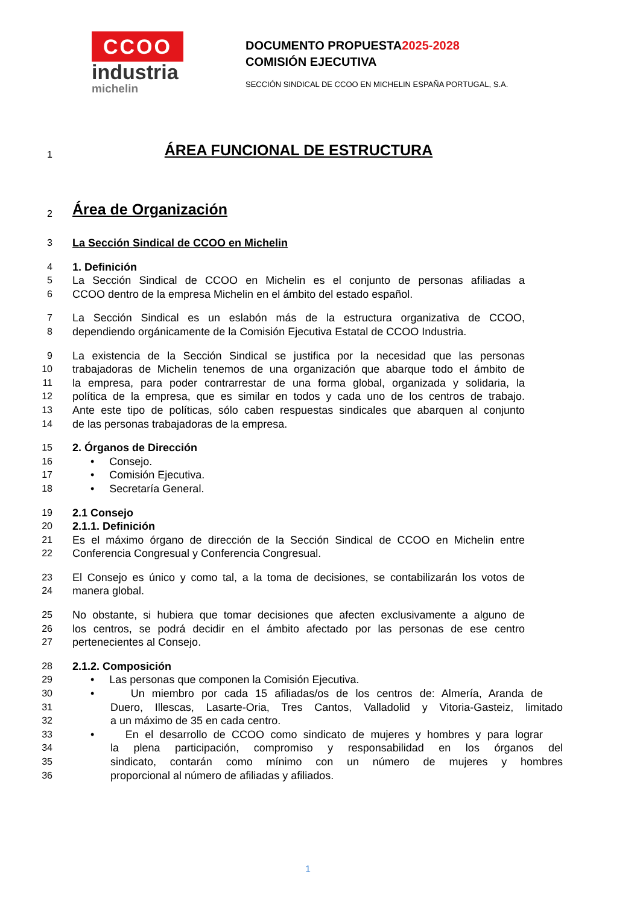CCOO
industria
michelin
DOCUMENTO PROPUESTA2025-2028
COMISIÓN EJECUTIVA
SECCIÓN SINDICAL DE CCOO EN MICHELIN ESPAÑA PORTUGAL, S.A.
1 ÁREA FUNCIONAL DE ESTRUCTURA
2 Área de Organización
3 La Sección Sindical de CCOO en Michelin
4 1. Definición
5 La Sección Sindical de CCOO en Michelin es el conjunto de personas afiliadas a
6 CCOO dentro de la empresa Michelin en el ámbito del estado español.
7 La Sección Sindical es un eslabón más de la estructura organizativa de CCOO,
8 dependiendo orgánicamente de la Comisión Ejecutiva Estatal de CCOO Industria.
9 La existencia de la Sección Sindical se justifica por la necesidad que las personas
10 trabajadoras de Michelin tenemos de una organización que abarque todo el ámbito de
11 la empresa, para poder contrarrestar de una forma global, organizada y solidaria, la
12 política de la empresa, que es similar en todos y cada uno de los centros de trabajo.
13 Ante este tipo de políticas, sólo caben respuestas sindicales que abarquen al conjunto
14 de las personas trabajadoras de la empresa.
15 2. Órganos de Dirección
16 • Consejo.
17 • Comisión Ejecutiva.
18 • Secretaría General.
19 2.1 Consejo
20 2.1.1. Definición
21 Es el máximo órgano de dirección de la Sección Sindical de CCOO en Michelin entre
22 Conferencia Congresual y Conferencia Congresual.
23 El Consejo es único y como tal, a la toma de decisiones, se contabilizarán los votos de
24 manera global.
25 No obstante, si hubiera que tomar decisiones que afecten exclusivamente a alguno de
26 los centros, se podrá decidir en el ámbito afectado por las personas de ese centro
27 pertenecientes al Consejo.
28 2.1.2. Composición
29 • Las personas que componen la Comisión Ejecutiva.
30 • Un miembro por cada 15 afiliadas/os de los centros de: Almería, Aranda de
31 Duero, Illescas, Lasarte-Oria, Tres Cantos, Valladolid y Vitoria-Gasteiz, limitado
32 a un máximo de 35 en cada centro.
33 • En el desarrollo de CCOO como sindicato de mujeres y hombres y para lograr
34 la plena participación, compromiso y responsabilidad en los órganos del
35 sindicato, contarán como mínimo con un número de mujeres y hombres
36 proporcional al número de afiliadas y afiliados.
1